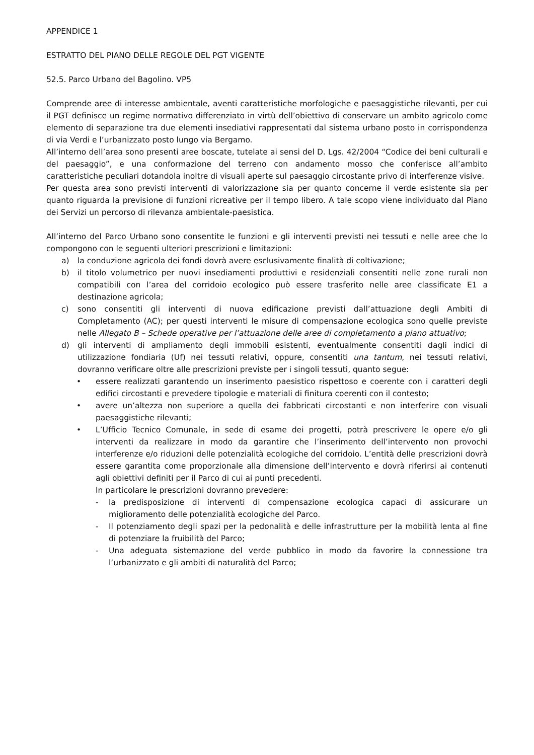APPENDICE 1
ESTRATTO DEL PIANO DELLE REGOLE DEL PGT VIGENTE
52.5. Parco Urbano del Bagolino. VP5
Comprende aree di interesse ambientale, aventi caratteristiche morfologiche e paesaggistiche rilevanti, per cui il PGT definisce un regime normativo differenziato in virtù dell’obiettivo di conservare un ambito agricolo come elemento di separazione tra due elementi insediativi rappresentati dal sistema urbano posto in corrispondenza di via Verdi e l’urbanizzato posto lungo via Bergamo.
All’interno dell’area sono presenti aree boscate, tutelate ai sensi del D. Lgs. 42/2004 “Codice dei beni culturali e del paesaggio”, e una conformazione del terreno con andamento mosso che conferisce all’ambito caratteristiche peculiari dotandola inoltre di visuali aperte sul paesaggio circostante privo di interferenze visive.
Per questa area sono previsti interventi di valorizzazione sia per quanto concerne il verde esistente sia per quanto riguarda la previsione di funzioni ricreative per il tempo libero. A tale scopo viene individuato dal Piano dei Servizi un percorso di rilevanza ambientale-paesistica.
All’interno del Parco Urbano sono consentite le funzioni e gli interventi previsti nei tessuti e nelle aree che lo compongono con le seguenti ulteriori prescrizioni e limitazioni:
a) la conduzione agricola dei fondi dovrà avere esclusivamente finalità di coltivazione;
b) il titolo volumetrico per nuovi insediamenti produttivi e residenziali consentiti nelle zone rurali non compatibili con l’area del corridoio ecologico può essere trasferito nelle aree classificate E1 a destinazione agricola;
c) sono consentiti gli interventi di nuova edificazione previsti dall’attuazione degli Ambiti di Completamento (AC); per questi interventi le misure di compensazione ecologica sono quelle previste nelle Allegato B – Schede operative per l’attuazione delle aree di completamento a piano attuativo;
d) gli interventi di ampliamento degli immobili esistenti, eventualmente consentiti dagli indici di utilizzazione fondiaria (Uf) nei tessuti relativi, oppure, consentiti una tantum, nei tessuti relativi, dovranno verificare oltre alle prescrizioni previste per i singoli tessuti, quanto segue:
• essere realizzati garantendo un inserimento paesistico rispettoso e coerente con i caratteri degli edifici circostanti e prevedere tipologie e materiali di finitura coerenti con il contesto;
• avere un’altezza non superiore a quella dei fabbricati circostanti e non interferire con visuali paesaggistiche rilevanti;
• L’Ufficio Tecnico Comunale, in sede di esame dei progetti, potrà prescrivere le opere e/o gli interventi da realizzare in modo da garantire che l’inserimento dell’intervento non provochi interferenze e/o riduzioni delle potenzialità ecologiche del corridoio. L’entità delle prescrizioni dovrà essere garantita come proporzionale alla dimensione dell’intervento e dovrà riferirsi ai contenuti agli obiettivi definiti per il Parco di cui ai punti precedenti.
In particolare le prescrizioni dovranno prevedere:
- la predisposizione di interventi di compensazione ecologica capaci di assicurare un miglioramento delle potenzialità ecologiche del Parco.
- Il potenziamento degli spazi per la pedonalità e delle infrastrutture per la mobilità lenta al fine di potenziare la fruibilità del Parco;
- Una adeguata sistemazione del verde pubblico in modo da favorire la connessione tra l’urbanizzato e gli ambiti di naturalità del Parco;